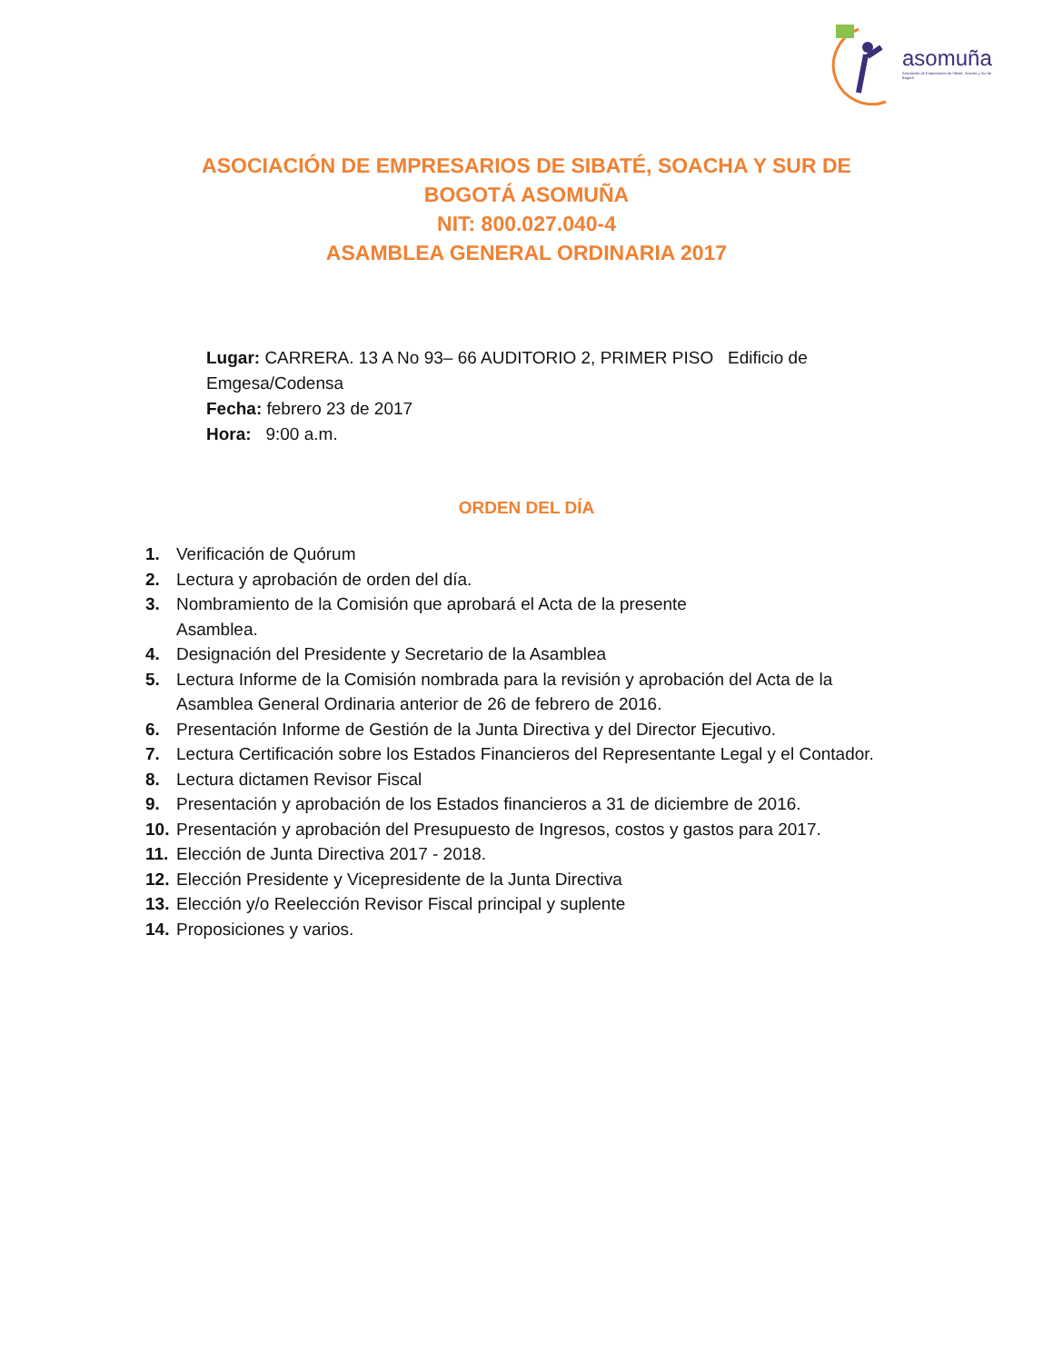asomuña
Asociación de Empresarios de Sibaté, Soacha y Sur de Bogotá
ASOCIACIÓN DE EMPRESARIOS DE SIBATÉ, SOACHA Y SUR DE
BOGOTÁ ASOMUÑA
NIT: 800.027.040-4
ASAMBLEA GENERAL ORDINARIA 2017
Lugar: CARRERA. 13 A No 93– 66 AUDITORIO 2, PRIMER PISO Edificio de Emgesa/Codensa
Fecha: febrero 23 de 2017
Hora: 9:00 a.m.
ORDEN DEL DÍA
1. Verificación de Quórum
2. Lectura y aprobación de orden del día.
3. Nombramiento de la Comisión que aprobará el Acta de la presente
Asamblea.
4. Designación del Presidente y Secretario de la Asamblea
5. Lectura Informe de la Comisión nombrada para la revisión y aprobación del Acta de la Asamblea General Ordinaria anterior de 26 de febrero de 2016.
6. Presentación Informe de Gestión de la Junta Directiva y del Director Ejecutivo.
7. Lectura Certificación sobre los Estados Financieros del Representante Legal y el Contador.
8. Lectura dictamen Revisor Fiscal
9. Presentación y aprobación de los Estados financieros a 31 de diciembre de 2016.
10. Presentación y aprobación del Presupuesto de Ingresos, costos y gastos para 2017.
11. Elección de Junta Directiva 2017 - 2018.
12. Elección Presidente y Vicepresidente de la Junta Directiva
13. Elección y/o Reelección Revisor Fiscal principal y suplente
14. Proposiciones y varios.